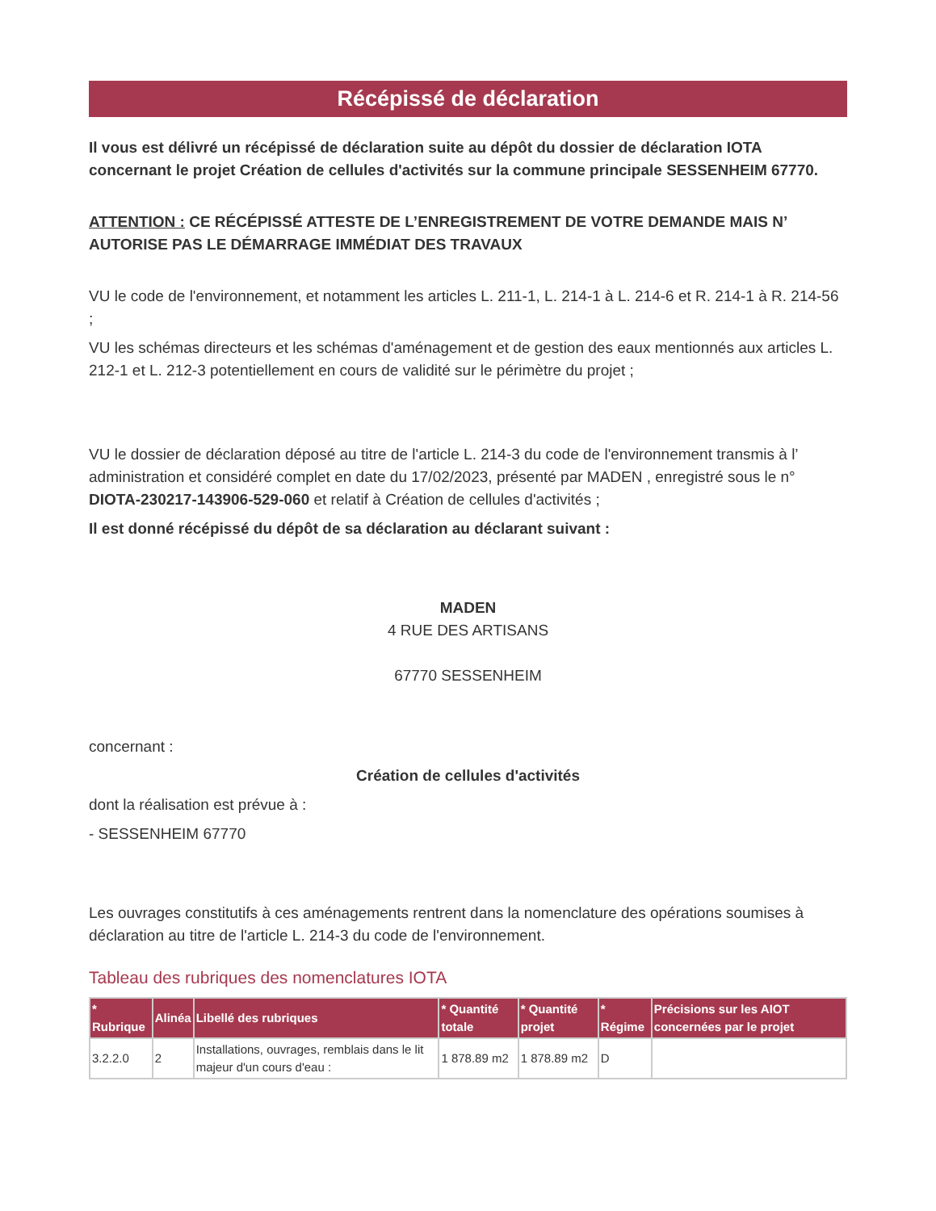Récépissé de déclaration
Il vous est délivré un récépissé de déclaration suite au dépôt du dossier de déclaration IOTA concernant le projet Création de cellules d'activités sur la commune principale SESSENHEIM 67770.
ATTENTION : CE RÉCÉPISSÉ ATTESTE DE L’ENREGISTREMENT DE VOTRE DEMANDE MAIS N’ AUTORISE PAS LE DÉMARRAGE IMMÉDIAT DES TRAVAUX
VU le code de l'environnement, et notamment les articles L. 211-1, L. 214-1 à L. 214-6 et R. 214-1 à R. 214-56 ;
VU les schémas directeurs et les schémas d'aménagement et de gestion des eaux mentionnés aux articles L. 212-1 et L. 212-3 potentiellement en cours de validité sur le périmètre du projet ;
VU le dossier de déclaration déposé au titre de l'article L. 214-3 du code de l'environnement transmis à l’ administration et considéré complet en date du 17/02/2023, présenté par MADEN , enregistré sous le n° DIOTA-230217-143906-529-060 et relatif à Création de cellules d'activités ;
Il est donné récépissé du dépôt de sa déclaration au déclarant suivant :
MADEN
4 RUE DES ARTISANS
67770 SESSENHEIM
concernant :
Création de cellules d'activités
dont la réalisation est prévue à :
- SESSENHEIM 67770
Les ouvrages constitutifs à ces aménagements rentrent dans la nomenclature des opérations soumises à déclaration au titre de l'article L. 214-3 du code de l'environnement.
Tableau des rubriques des nomenclatures IOTA
| * Rubrique | Alinéa | Libellé des rubriques | * Quantité totale | * Quantité projet | * Régime | Précisions sur les AIOT concernées par le projet |
| --- | --- | --- | --- | --- | --- | --- |
| 3.2.2.0 | 2 | Installations, ouvrages, remblais dans le lit majeur d'un cours d'eau : | 1 878.89 m2 | 1 878.89 m2 | D | |